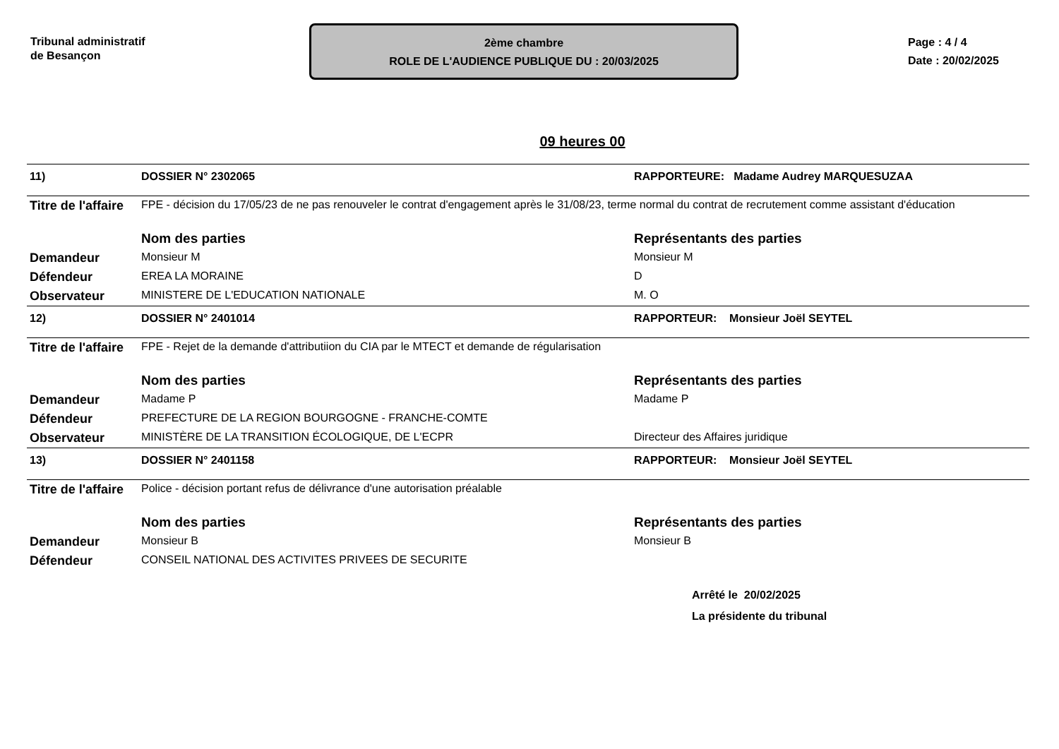Tribunal administratif
de Besançon
2ème chambre
ROLE DE L'AUDIENCE PUBLIQUE DU : 20/03/2025
Page : 4 / 4
Date : 20/02/2025
09 heures 00
| 11) | DOSSIER N° 2302065 | RAPPORTEURE: Madame Audrey MARQUESUZAA |
| Titre de l'affaire | FPE - décision du 17/05/23 de ne pas renouveler le contrat d'engagement après le 31/08/23, terme normal du contrat de recrutement comme assistant d'éducation | |
| | Nom des parties | Représentants des parties |
| Demandeur | Monsieur M | Monsieur M |
| Défendeur | EREA LA MORAINE | D |
| Observateur | MINISTERE DE L'EDUCATION NATIONALE | M. O |
| 12) | DOSSIER N° 2401014 | RAPPORTEUR: Monsieur Joël SEYTEL |
| Titre de l'affaire | FPE - Rejet de la demande d'attributiion du CIA par le MTECT et demande de régularisation | |
| | Nom des parties | Représentants des parties |
| Demandeur | Madame P | Madame P |
| Défendeur | PREFECTURE DE LA REGION BOURGOGNE - FRANCHE-COMTE | |
| Observateur | MINISTÈRE DE LA TRANSITION ÉCOLOGIQUE, DE L'ECPR | Directeur des Affaires juridique |
| 13) | DOSSIER N° 2401158 | RAPPORTEUR: Monsieur Joël SEYTEL |
| Titre de l'affaire | Police - décision portant refus de délivrance d'une autorisation préalable | |
| | Nom des parties | Représentants des parties |
| Demandeur | Monsieur B | Monsieur B |
| Défendeur | CONSEIL NATIONAL DES ACTIVITES PRIVEES DE SECURITE | |
Arrêté le 20/02/2025
La présidente du tribunal